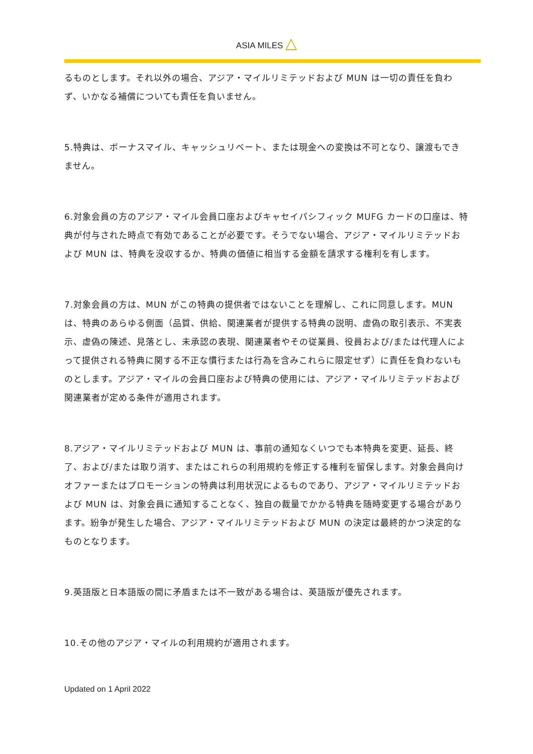ASIA MILES △
るものとします。それ以外の場合、アジア・マイルリミテッドおよび MUN は一切の責任を負わず、いかなる補償についても責任を負いません。
5.特典は、ボーナスマイル、キャッシュリベート、または現金への変換は不可となり、譲渡もできません。
6.対象会員の方のアジア・マイル会員口座およびキャセイパシフィック MUFG カードの口座は、特典が付与された時点で有効であることが必要です。そうでない場合、アジア・マイルリミテッドおよび MUN は、特典を没収するか、特典の価値に相当する金額を請求する権利を有します。
7.対象会員の方は、MUN がこの特典の提供者ではないことを理解し、これに同意します。MUN は、特典のあらゆる側面（品質、供給、関連業者が提供する特典の説明、虚偽の取引表示、不実表示、虚偽の陳述、見落とし、未承認の表現、関連業者やその従業員、役員および/または代理人によって提供される特典に関する不正な慣行または行為を含みこれらに限定せず）に責任を負わないものとします。アジア・マイルの会員口座および特典の使用には、アジア・マイルリミテッドおよび関連業者が定める条件が適用されます。
8.アジア・マイルリミテッドおよび MUN は、事前の通知なくいつでも本特典を変更、延長、終了、および/または取り消す、またはこれらの利用規約を修正する権利を留保します。対象会員向けオファーまたはプロモーションの特典は利用状況によるものであり、アジア・マイルリミテッドおよび MUN は、対象会員に通知することなく、独自の裁量でかかる特典を随時変更する場合があります。紛争が発生した場合、アジア・マイルリミテッドおよび MUN の決定は最終的かつ決定的なものとなります。
9.英語版と日本語版の間に矛盾または不一致がある場合は、英語版が優先されます。
10.その他のアジア・マイルの利用規約が適用されます。
Updated on 1 April 2022